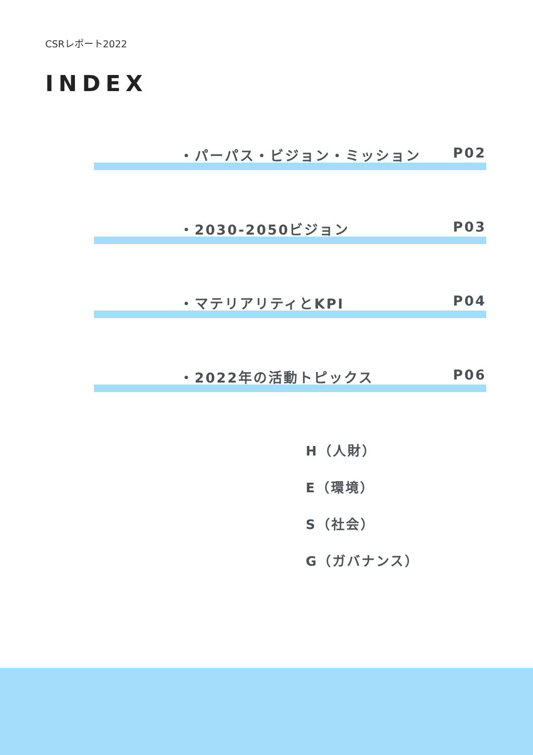CSRレポート2022
INDEX
・パーパス・ビジョン・ミッション P02
・2030-2050ビジョン P03
・マテリアリティとKPI P04
・2022年の活動トピックス P06
H（人財）
E（環境）
S（社会）
G（ガバナンス）